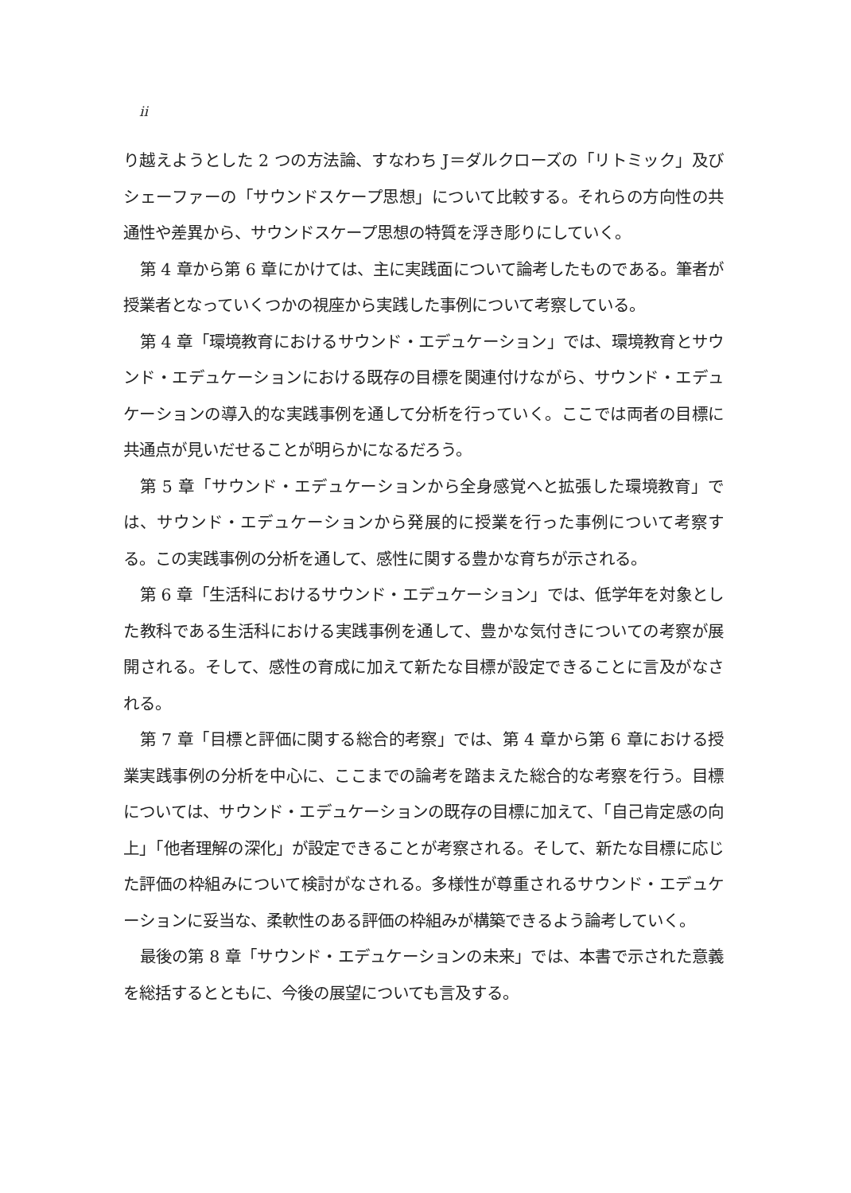ii
り越えようとした 2 つの方法論、すなわち J＝ダルクローズの「リトミック」及びシェーファーの「サウンドスケープ思想」について比較する。それらの方向性の共通性や差異から、サウンドスケープ思想の特質を浮き彫りにしていく。
第 4 章から第 6 章にかけては、主に実践面について論考したものである。筆者が授業者となっていくつかの視座から実践した事例について考察している。
第 4 章「環境教育におけるサウンド・エデュケーション」では、環境教育とサウンド・エデュケーションにおける既存の目標を関連付けながら、サウンド・エデュケーションの導入的な実践事例を通して分析を行っていく。ここでは両者の目標に共通点が見いだせることが明らかになるだろう。
第 5 章「サウンド・エデュケーションから全身感覚へと拡張した環境教育」では、サウンド・エデュケーションから発展的に授業を行った事例について考察する。この実践事例の分析を通して、感性に関する豊かな育ちが示される。
第 6 章「生活科におけるサウンド・エデュケーション」では、低学年を対象とした教科である生活科における実践事例を通して、豊かな気付きについての考察が展開される。そして、感性の育成に加えて新たな目標が設定できることに言及がなされる。
第 7 章「目標と評価に関する総合的考察」では、第 4 章から第 6 章における授業実践事例の分析を中心に、ここまでの論考を踏まえた総合的な考察を行う。目標については、サウンド・エデュケーションの既存の目標に加えて、「自己肯定感の向上」「他者理解の深化」が設定できることが考察される。そして、新たな目標に応じた評価の枠組みについて検討がなされる。多様性が尊重されるサウンド・エデュケーションに妥当な、柔軟性のある評価の枠組みが構築できるよう論考していく。
最後の第 8 章「サウンド・エデュケーションの未来」では、本書で示された意義を総括するとともに、今後の展望についても言及する。